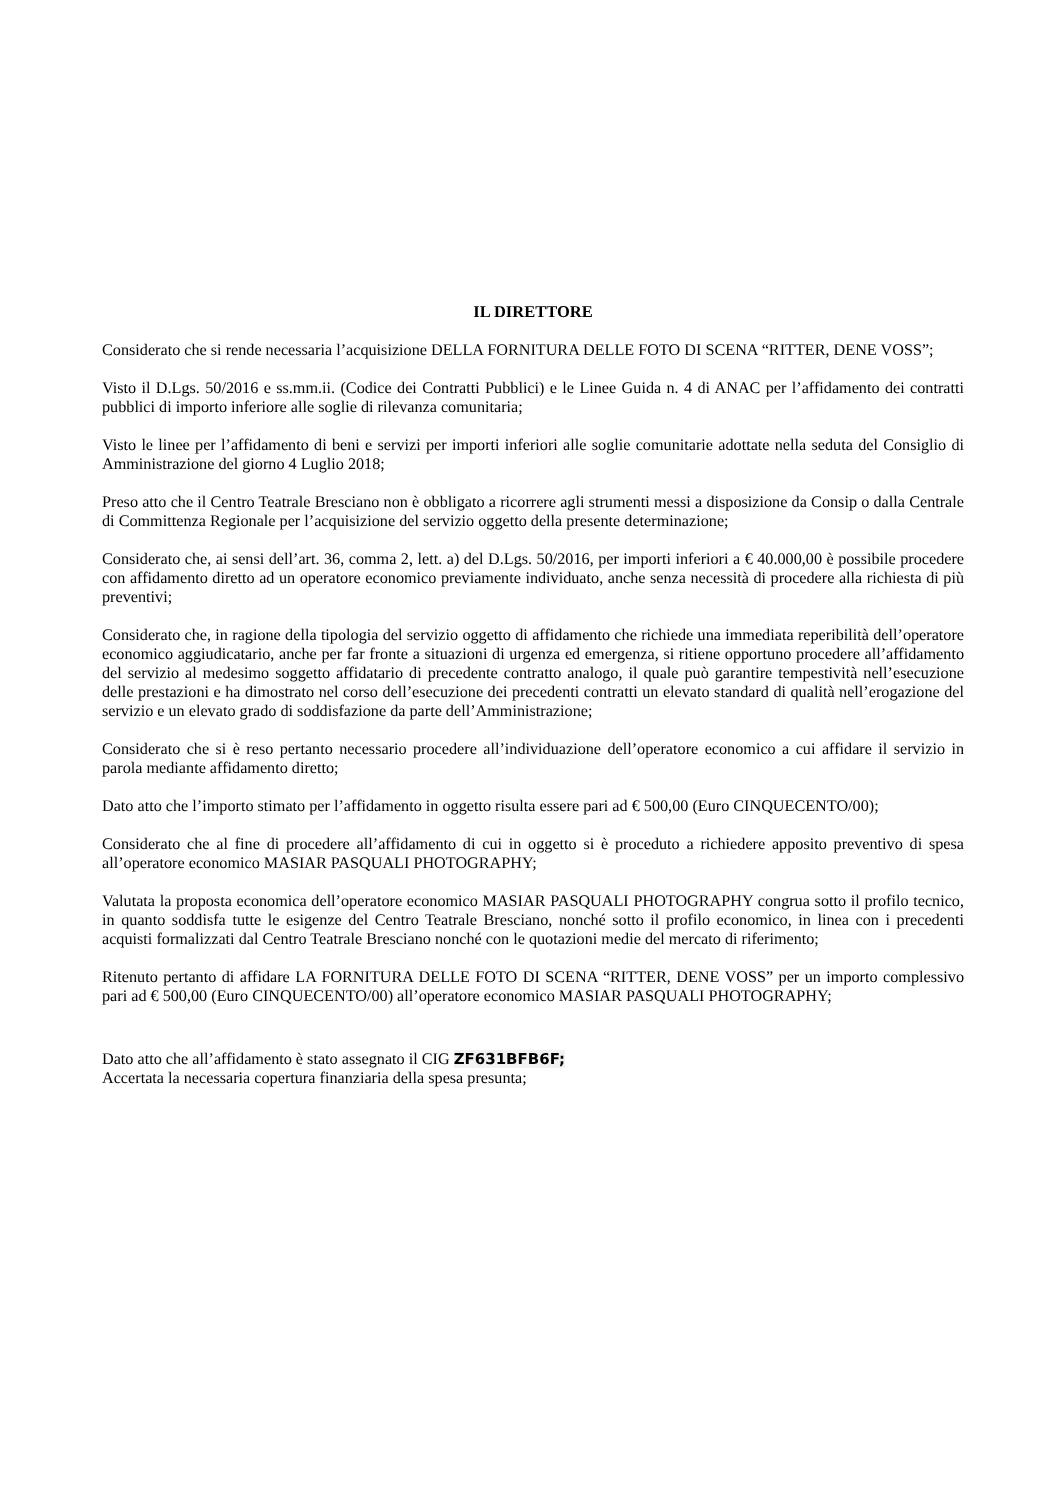IL DIRETTORE
Considerato che si rende necessaria l’acquisizione DELLA FORNITURA DELLE FOTO DI SCENA “RITTER, DENE VOSS”;
Visto il D.Lgs. 50/2016 e ss.mm.ii. (Codice dei Contratti Pubblici) e le Linee Guida n. 4 di ANAC per l’affidamento dei contratti pubblici di importo inferiore alle soglie di rilevanza comunitaria;
Visto le linee per l’affidamento di beni e servizi per importi inferiori alle soglie comunitarie adottate nella seduta del Consiglio di Amministrazione del giorno 4 Luglio 2018;
Preso atto che il Centro Teatrale Bresciano non è obbligato a ricorrere agli strumenti messi a disposizione da Consip o dalla Centrale di Committenza Regionale per l’acquisizione del servizio oggetto della presente determinazione;
Considerato che, ai sensi dell’art. 36, comma 2, lett. a) del D.Lgs. 50/2016, per importi inferiori a € 40.000,00 è possibile procedere con affidamento diretto ad un operatore economico previamente individuato, anche senza necessità di procedere alla richiesta di più preventivi;
Considerato che, in ragione della tipologia del servizio oggetto di affidamento che richiede una immediata reperibilità dell’operatore economico aggiudicatario, anche per far fronte a situazioni di urgenza ed emergenza, si ritiene opportuno procedere all’affidamento del servizio al medesimo soggetto affidatario di precedente contratto analogo, il quale può garantire tempestività nell’esecuzione delle prestazioni e ha dimostrato nel corso dell’esecuzione dei precedenti contratti un elevato standard di qualità nell’erogazione del servizio e un elevato grado di soddisfazione da parte dell’Amministrazione;
Considerato che si è reso pertanto necessario procedere all’individuazione dell’operatore economico a cui affidare il servizio in parola mediante affidamento diretto;
Dato atto che l’importo stimato per l’affidamento in oggetto risulta essere pari ad € 500,00 (Euro CINQUECENTO/00);
Considerato che al fine di procedere all’affidamento di cui in oggetto si è proceduto a richiedere apposito preventivo di spesa all’operatore economico MASIAR PASQUALI PHOTOGRAPHY;
Valutata la proposta economica dell’operatore economico MASIAR PASQUALI PHOTOGRAPHY congrua sotto il profilo tecnico, in quanto soddisfa tutte le esigenze del Centro Teatrale Bresciano, nonché sotto il profilo economico, in linea con i precedenti acquisti formalizzati dal Centro Teatrale Bresciano nonché con le quotazioni medie del mercato di riferimento;
Ritenuto pertanto di affidare LA FORNITURA DELLE FOTO DI SCENA “RITTER, DENE VOSS” per un importo complessivo pari ad € 500,00 (Euro CINQUECENTO/00) all’operatore economico MASIAR PASQUALI PHOTOGRAPHY;
Dato atto che all’affidamento è stato assegnato il CIG ZF631BFB6F;
Accertata la necessaria copertura finanziaria della spesa presunta;